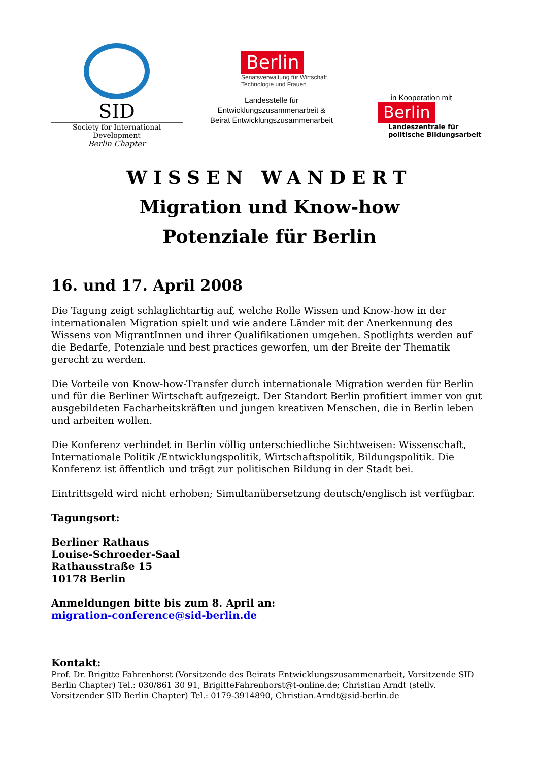SID
Society for International Development
Berlin Chapter
Berlin
Senatsverwaltung für Wirtschaft,
Technologie und Frauen
Landesstelle für
Entwicklungszusammenarbeit &
Beirat Entwicklungszusammenarbeit
in Kooperation mit
Berlin
Landeszentrale für
politische Bildungsarbeit
WISSEN WANDERT
Migration und Know-how
Potenziale für Berlin
16. und 17. April 2008
Die Tagung zeigt schlaglichtartig auf, welche Rolle Wissen und Know-how in der internationalen Migration spielt und wie andere Länder mit der Anerkennung des Wissens von MigrantInnen und ihrer Qualifikationen umgehen. Spotlights werden auf die Bedarfe, Potenziale und best practices geworfen, um der Breite der Thematik gerecht zu werden.
Die Vorteile von Know-how-Transfer durch internationale Migration werden für Berlin und für die Berliner Wirtschaft aufgezeigt. Der Standort Berlin profitiert immer von gut ausgebildeten Facharbeitskräften und jungen kreativen Menschen, die in Berlin leben und arbeiten wollen.
Die Konferenz verbindet in Berlin völlig unterschiedliche Sichtweisen: Wissenschaft, Internationale Politik /Entwicklungspolitik, Wirtschaftspolitik, Bildungspolitik. Die Konferenz ist öffentlich und trägt zur politischen Bildung in der Stadt bei.
Eintrittsgeld wird nicht erhoben; Simultanübersetzung deutsch/englisch ist verfügbar.
Tagungsort:
Berliner Rathaus
Louise-Schroeder-Saal
Rathausstraße 15
10178 Berlin
Anmeldungen bitte bis zum 8. April an:
migration-conference@sid-berlin.de
Kontakt:
Prof. Dr. Brigitte Fahrenhorst (Vorsitzende des Beirats Entwicklungszusammenarbeit, Vorsitzende SID Berlin Chapter) Tel.: 030/861 30 91, BrigitteFahrenhorst@t-online.de; Christian Arndt (stellv. Vorsitzender SID Berlin Chapter) Tel.: 0179-3914890, Christian.Arndt@sid-berlin.de